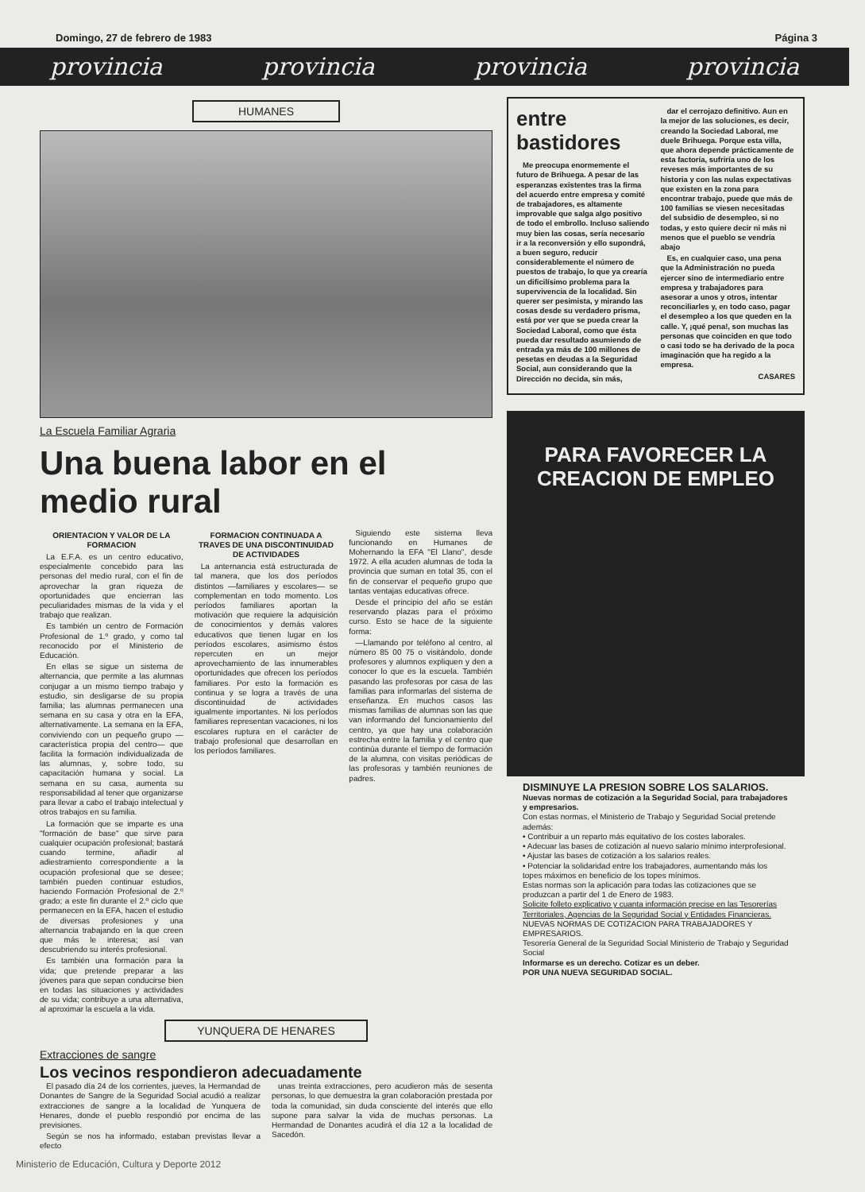Domingo, 27 de febrero de 1983 Página 3
provincia provincia provincia provincia
HUMANES
La Escuela Familiar Agraria
Una buena labor en el medio rural
ORIENTACION Y VALOR DE LA FORMACION
La E.F.A. es un centro educativo, especialmente concebido para las personas del medio rural, con el fin de aprovechar la gran riqueza de oportunidades que encierran las peculiaridades mismas de la vida y el trabajo que realizan.
Es también un centro de Formación Profesional de 1.º grado, y como tal reconocido por el Ministerio de Educación.
En ellas se sigue un sistema de alternancia, que permite a las alumnas conjugar a un mismo tiempo trabajo y estudio, sin desligarse de su propia familia; las alumnas permanecen una semana en su casa y otra en la EFA, alternativamente. La semana en la EFA, conviviendo con un pequeño grupo —característica propia del centro— que facilita la formación individualizada de las alumnas, y, sobre todo, su capacitación humana y social. La semana en su casa, aumenta su responsabilidad al tener que organizarse para llevar a cabo el trabajo intelectual y otros trabajos en su familia.
La formación que se imparte es una "formación de base" que sirve para cualquier ocupación profesional; bastará cuando termine, añadir al adiestramiento correspondiente a la ocupación profesional que se desee; también pueden continuar estudios, haciendo Formación Profesional de 2.º grado; a este fin durante el 2.º ciclo que permanecen en la EFA, hacen el estudio de diversas profesiones y una alternancia trabajando en la que creen que más le interesa; así van descubriendo su interés profesional.
Es también una formación para la vida; que pretende preparar a las jóvenes para que sepan conducirse bien en todas las situaciones y actividades de su vida; contribuye a una alternativa, al aproximar la escuela a la vida.
FORMACION CONTINUADA A TRAVES DE UNA DISCONTINUIDAD DE ACTIVIDADES
La anternancia está estructurada de tal manera, que los dos períodos distintos —familiares y escolares— se complementan en todo momento. Los períodos familiares aportan la motivación que requiere la adquisición de conocimientos y demás valores educativos que tienen lugar en los períodos escolares, asimismo éstos repercuten en un mejor aprovechamiento de las innumerables oportunidades que ofrecen los períodos familiares. Por esto la formación es continua y se logra a través de una discontinuidad de actividades igualmente importantes. Ni los períodos familiares representan vacaciones, ni los escolares ruptura en el carácter de trabajo profesional que desarrollan en los períodos familiares.
Siguiendo este sistema lleva funcionando en Humanes de Mohernando la EFA "El Llano", desde 1972. A ella acuden alumnas de toda la provincia que suman en total 35, con el fin de conservar el pequeño grupo que tantas ventajas educativas ofrece.
Desde el principio del año se están reservando plazas para el próximo curso. Esto se hace de la siguiente forma:
—Llamando por teléfono al centro, al número 85 00 75 o visitándolo, donde profesores y alumnos expliquen y den a conocer lo que es la escuela. También pasando las profesoras por casa de las familias para informarlas del sistema de enseñanza. En muchos casos las mismas familias de alumnas son las que van informando del funcionamiento del centro, ya que hay una colaboración estrecha entre la familia y el centro que continúa durante el tiempo de formación de la alumna, con visitas periódicas de las profesoras y también reuniones de padres.
YUNQUERA DE HENARES
Extracciones de sangre
Los vecinos respondieron adecuadamente
El pasado día 24 de los corrientes, jueves, la Hermandad de Donantes de Sangre de la Seguridad Social acudió a realizar extracciones de sangre a la localidad de Yunquera de Henares, donde el pueblo respondió por encima de las previsiones.
Según se nos ha informado, estaban previstas llevar a efecto
unas treinta extracciones, pero acudieron más de sesenta personas, lo que demuestra la gran colaboración prestada por toda la comunidad, sin duda consciente del interés que ello supone para salvar la vida de muchas personas. La Hermandad de Donantes acudirá el día 12 a la localidad de Sacedón.
entre bastidores
Me preocupa enormemente el futuro de Brihuega. A pesar de las esperanzas existentes tras la firma del acuerdo entre empresa y comité de trabajadores, es altamente improvable que salga algo positivo de todo el embrollo. Incluso saliendo muy bien las cosas, sería necesario ir a la reconversión y ello supondrá, a buen seguro, reducir considerablemente el número de puestos de trabajo, lo que ya crearía un dificilísimo problema para la supervivencia de la localidad. Sin querer ser pesimista, y mirando las cosas desde su verdadero prisma, está por ver que se pueda crear la Sociedad Laboral, como que ésta pueda dar resultado asumiendo de entrada ya más de 100 millones de pesetas en deudas a la Seguridad Social, aun considerando que la Dirección no decida, sin más,
dar el cerrojazo definitivo. Aun en la mejor de las soluciones, es decir, creando la Sociedad Laboral, me duele Brihuega. Porque esta villa, que ahora depende prácticamente de esta factoría, sufriría uno de los reveses más importantes de su historia y con las nulas expectativas que existen en la zona para encontrar trabajo, puede que más de 100 familias se viesen necesitadas del subsidio de desempleo, si no todas, y esto quiere decir ni más ni menos que el pueblo se vendría abajo
Es, en cualquier caso, una pena que la Administración no pueda ejercer sino de intermediario entre empresa y trabajadores para asesorar a unos y otros, intentar reconciliarles y, en todo caso, pagar el desempleo a los que queden en la calle. Y, ¡qué pena!, son muchas las personas que coinciden en que todo o casi todo se ha derivado de la poca imaginación que ha regido a la empresa.
CASARES
PARA FAVORECER LA CREACION DE EMPLEO
DISMINUYE LA PRESION SOBRE LOS SALARIOS.
Nuevas normas de cotización a la Seguridad Social, para trabajadores y empresarios.
Con estas normas, el Ministerio de Trabajo y Seguridad Social pretende además:
• Contribuir a un reparto más equitativo de los costes laborales.
• Adecuar las bases de cotización al nuevo salario mínimo interprofesional.
• Ajustar las bases de cotización a los salarios reales.
• Potenciar la solidaridad entre los trabajadores, aumentando más los topes máximos en beneficio de los topes mínimos.
Estas normas son la aplicación para todas las cotizaciones que se produzcan a partir del 1 de Enero de 1983.
Solicite folleto explicativo y cuanta información precise en las Tesorerías Territoriales, Agencias de la Seguridad Social y Entidades Financieras.
NUEVAS NORMAS DE COTIZACION PARA TRABAJADORES Y EMPRESARIOS.
Tesorería General de la Seguridad Social Ministerio de Trabajo y Seguridad Social
Informarse es un derecho. Cotizar es un deber.
POR UNA NUEVA SEGURIDAD SOCIAL.
Ministerio de Educación, Cultura y Deporte 2012